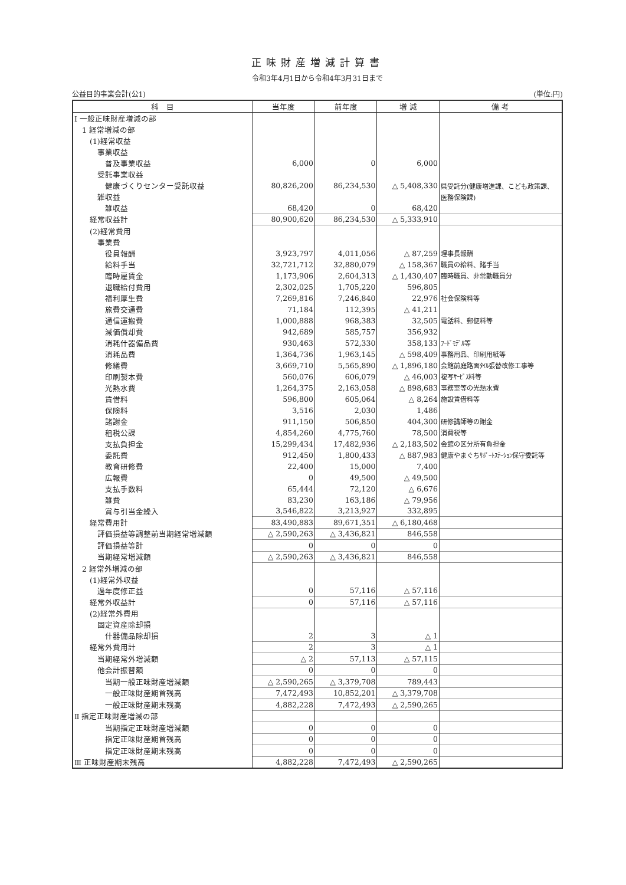正味財産増減計算書
令和3年4月1日から令和4年3月31日まで
公益目的事業会計(公1) (単位:円)
| 科 目 | 当年度 | 前年度 | 増 減 | 備 考 |
| --- | --- | --- | --- | --- |
| Ⅰ 一般正味財産増減の部 | | | | |
| 1 経常増減の部 | | | | |
| (1)経常収益 | | | | |
| 事業収益 | | | | |
| 普及事業収益 | 6,000 | 0 | 6,000 | |
| 受託事業収益 | | | | |
| 健康づくりセンター受託収益 | 80,826,200 | 86,234,530 | △ 5,408,330 | 県受託分(健康増進課、こども政策課、 |
| 雑収益 | | | | 医務保険課) |
| 雑収益 | 68,420 | 0 | 68,420 | |
| 経常収益計 | 80,900,620 | 86,234,530 | △ 5,333,910 | |
| (2)経常費用 | | | | |
| 事業費 | | | | |
| 役員報酬 | 3,923,797 | 4,011,056 | △ 87,259 | 理事長報酬 |
| 給料手当 | 32,721,712 | 32,880,079 | △ 158,367 | 職員の給料、諸手当 |
| 臨時雇賃金 | 1,173,906 | 2,604,313 | △ 1,430,407 | 臨時職員、非常勤職員分 |
| 退職給付費用 | 2,302,025 | 1,705,220 | 596,805 | |
| 福利厚生費 | 7,269,816 | 7,246,840 | 22,976 | 社会保険料等 |
| 旅費交通費 | 71,184 | 112,395 | △ 41,211 | |
| 通信運搬費 | 1,000,888 | 968,383 | 32,505 | 電話料、郵便料等 |
| 減価償却費 | 942,689 | 585,757 | 356,932 | |
| 消耗什器備品費 | 930,463 | 572,330 | 358,133 | ﾌｰﾄﾞﾓﾃﾞﾙ等 |
| 消耗品費 | 1,364,736 | 1,963,145 | △ 598,409 | 事務用品、印刷用紙等 |
| 修繕費 | 3,669,710 | 5,565,890 | △ 1,896,180 | 会館前庭路面ﾀｲﾙ張替改修工事等 |
| 印刷製本費 | 560,076 | 606,079 | △ 46,003 | 複写ｻｰﾋﾞｽ料等 |
| 光熱水費 | 1,264,375 | 2,163,058 | △ 898,683 | 事務室等の光熱水費 |
| 賃借料 | 596,800 | 605,064 | △ 8,264 | 施設賃借料等 |
| 保険料 | 3,516 | 2,030 | 1,486 | |
| 諸謝金 | 911,150 | 506,850 | 404,300 | 研修講師等の謝金 |
| 租税公課 | 4,854,260 | 4,775,760 | 78,500 | 消費税等 |
| 支払負担金 | 15,299,434 | 17,482,936 | △ 2,183,502 | 会館の区分所有負担金 |
| 委託費 | 912,450 | 1,800,433 | △ 887,983 | 健康やまぐちｻﾎﾟｰﾄｽﾃｰｼｮﾝ保守委託等 |
| 教育研修費 | 22,400 | 15,000 | 7,400 | |
| 広報費 | 0 | 49,500 | △ 49,500 | |
| 支払手数料 | 65,444 | 72,120 | △ 6,676 | |
| 雑費 | 83,230 | 163,186 | △ 79,956 | |
| 賞与引当金繰入 | 3,546,822 | 3,213,927 | 332,895 | |
| 経常費用計 | 83,490,883 | 89,671,351 | △ 6,180,468 | |
| 評価損益等調整前当期経常増減額 | △ 2,590,263 | △ 3,436,821 | 846,558 | |
| 評価損益等計 | 0 | 0 | 0 | |
| 当期経常増減額 | △ 2,590,263 | △ 3,436,821 | 846,558 | |
| 2 経常外増減の部 | | | | |
| (1)経常外収益 | | | | |
| 過年度修正益 | 0 | 57,116 | △ 57,116 | |
| 経常外収益計 | 0 | 57,116 | △ 57,116 | |
| (2)経常外費用 | | | | |
| 固定資産除却損 | | | | |
| 什器備品除却損 | 2 | 3 | △ 1 | |
| 経常外費用計 | 2 | 3 | △ 1 | |
| 当期経常外増減額 | △ 2 | 57,113 | △ 57,115 | |
| 他会計振替額 | 0 | 0 | 0 | |
| 当期一般正味財産増減額 | △ 2,590,265 | △ 3,379,708 | 789,443 | |
| 一般正味財産期首残高 | 7,472,493 | 10,852,201 | △ 3,379,708 | |
| 一般正味財産期末残高 | 4,882,228 | 7,472,493 | △ 2,590,265 | |
| Ⅱ 指定正味財産増減の部 | | | | |
| 当期指定正味財産増減額 | 0 | 0 | 0 | |
| 指定正味財産期首残高 | 0 | 0 | 0 | |
| 指定正味財産期末残高 | 0 | 0 | 0 | |
| Ⅲ 正味財産期末残高 | 4,882,228 | 7,472,493 | △ 2,590,265 | |